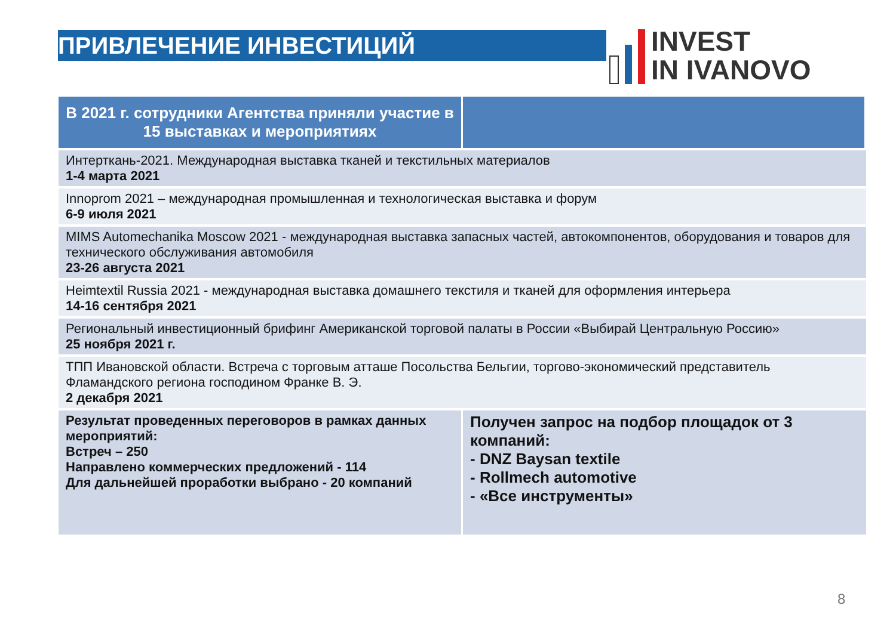ПРИВЛЕЧЕНИЕ ИНВЕСТИЦИЙ
INVEST
IN IVANOVO
| В 2021 г. сотрудники Агентства приняли участие в 15 выставках и мероприятиях | |
| --- | --- |
| Интерткань-2021. Международная выставка тканей и текстильных материалов 1-4 марта 2021 | |
| Innoprom 2021 – международная промышленная и технологическая выставка и форум 6-9 июля 2021 | |
| MIMS Automechanika Moscow 2021 - международная выставка запасных частей, автокомпонентов, оборудования и товаров для технического обслуживания автомобиля 23-26 августа 2021 | |
| Heimtextil Russia 2021 - международная выставка домашнего текстиля и тканей для оформления интерьера 14-16 сентября 2021 | |
| Региональный инвестиционный брифинг Американской торговой палаты в России «Выбирай Центральную Россию» 25 ноября 2021 г. | |
| ТПП Ивановской области. Встреча с торговым атташе Посольства Бельгии, торгово-экономический представитель Фламандского региона господином Франке В. Э. 2 декабря 2021 | |
| Результат проведенных переговоров в рамках данных мероприятий: Встреч – 250 Направлено коммерческих предложений - 114 Для дальнейшей проработки выбрано - 20 компаний | Получен запрос на подбор площадок от 3 компаний: - DNZ Baysan textile - Rollmech automotive - «Все инструменты» |
8